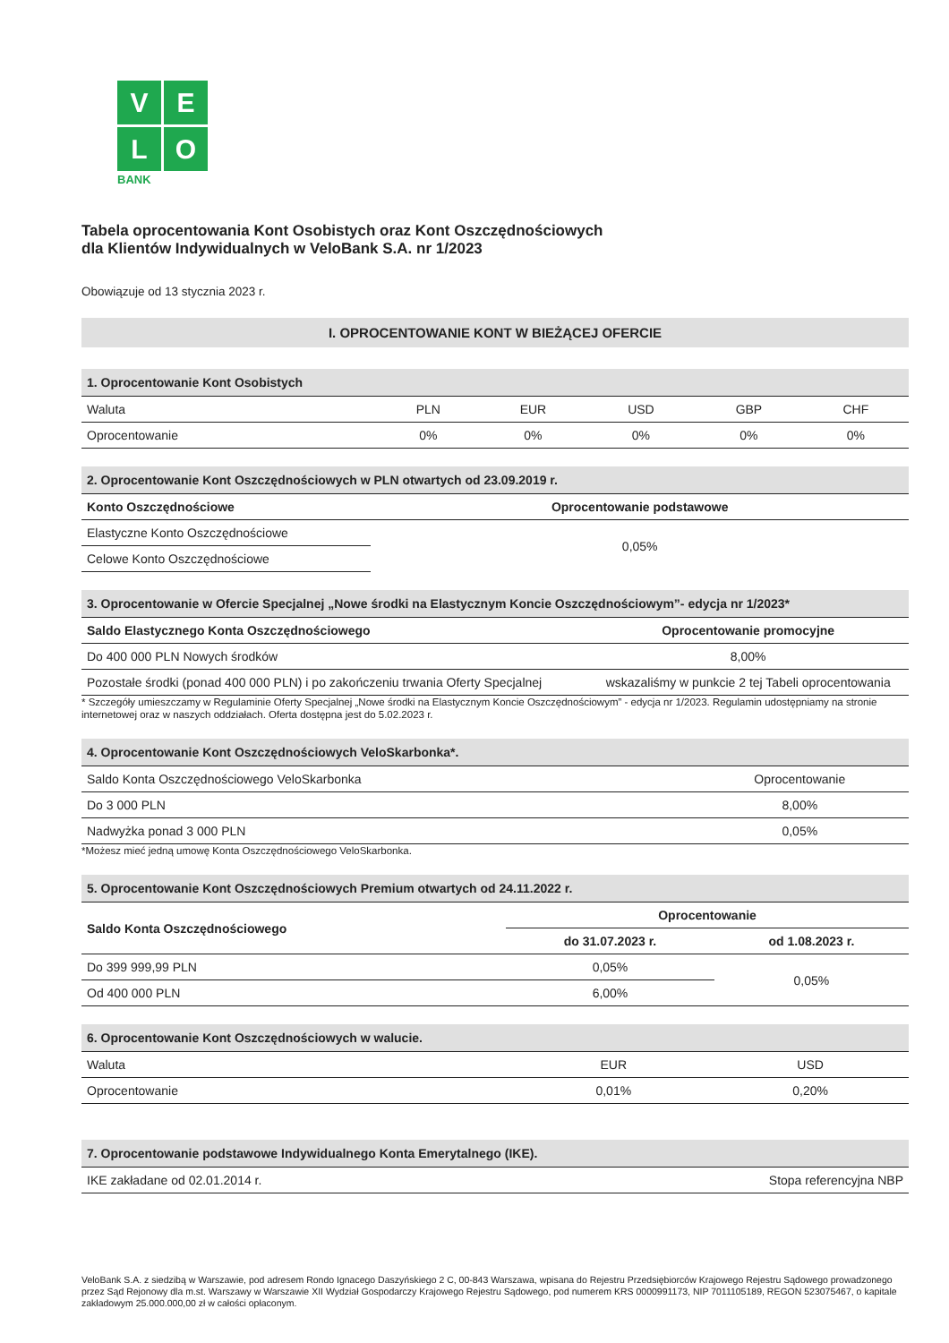V
E
L
O
BANK
Tabela oprocentowania Kont Osobistych oraz Kont Oszczędnościowych
dla Klientów Indywidualnych w VeloBank S.A. nr 1/2023
Obowiązuje od 13 stycznia 2023 r.
I. OPROCENTOWANIE KONT W BIEŻĄCEJ OFERCIE
| 1. Oprocentowanie Kont Osobistych | | | | | |
| --- | --- | --- | --- | --- | --- |
| Waluta | PLN | EUR | USD | GBP | CHF |
| Oprocentowanie | 0% | 0% | 0% | 0% | 0% |
| 2. Oprocentowanie Kont Oszczędnościowych w PLN otwartych od 23.09.2019 r. | |
| --- | --- |
| Konto Oszczędnościowe | Oprocentowanie podstawowe |
| Elastyczne Konto Oszczędnościowe | 0,05% |
| Celowe Konto Oszczędnościowe | |
| 3. Oprocentowanie w Ofercie Specjalnej „Nowe środki na Elastycznym Koncie Oszczędnościowym”- edycja nr 1/2023* | |
| --- | --- |
| Saldo Elastycznego Konta Oszczędnościowego | Oprocentowanie promocyjne |
| Do 400 000 PLN Nowych środków | 8,00% |
| Pozostałe środki (ponad 400 000 PLN) i po zakończeniu trwania Oferty Specjalnej | wskazaliśmy w punkcie 2 tej Tabeli oprocentowania |
* Szczegóły umieszczamy w Regulaminie Oferty Specjalnej „Nowe środki na Elastycznym Koncie Oszczędnościowym” - edycja nr 1/2023. Regulamin udostępniamy na stronie internetowej oraz w naszych oddziałach. Oferta dostępna jest do 5.02.2023 r.
| 4. Oprocentowanie Kont Oszczędnościowych VeloSkarbonka*. | |
| --- | --- |
| Saldo Konta Oszczędnościowego VeloSkarbonka | Oprocentowanie |
| Do 3 000 PLN | 8,00% |
| Nadwyżka ponad 3 000 PLN | 0,05% |
*Możesz mieć jedną umowę Konta Oszczędnościowego VeloSkarbonka.
| 5. Oprocentowanie Kont Oszczędnościowych Premium otwartych od 24.11.2022 r. | | |
| --- | --- | --- |
| Saldo Konta Oszczędnościowego | Oprocentowanie | |
| | do 31.07.2023 r. | od 1.08.2023 r. |
| Do 399 999,99 PLN | 0,05% | 0,05% |
| Od 400 000 PLN | 6,00% | |
| 6. Oprocentowanie Kont Oszczędnościowych w walucie. | | |
| --- | --- | --- |
| Waluta | EUR | USD |
| Oprocentowanie | 0,01% | 0,20% |
| 7. Oprocentowanie podstawowe Indywidualnego Konta Emerytalnego (IKE). | |
| --- | --- |
| IKE zakładane od 02.01.2014 r. | Stopa referencyjna NBP |
VeloBank S.A. z siedzibą w Warszawie, pod adresem Rondo Ignacego Daszyńskiego 2 C, 00-843 Warszawa, wpisana do Rejestru Przedsiębiorców Krajowego Rejestru Sądowego prowadzonego przez Sąd Rejonowy dla m.st. Warszawy w Warszawie XII Wydział Gospodarczy Krajowego Rejestru Sądowego, pod numerem KRS 0000991173, NIP 7011105189, REGON 523075467, o kapitale zakładowym 25.000.000,00 zł w całości opłaconym.